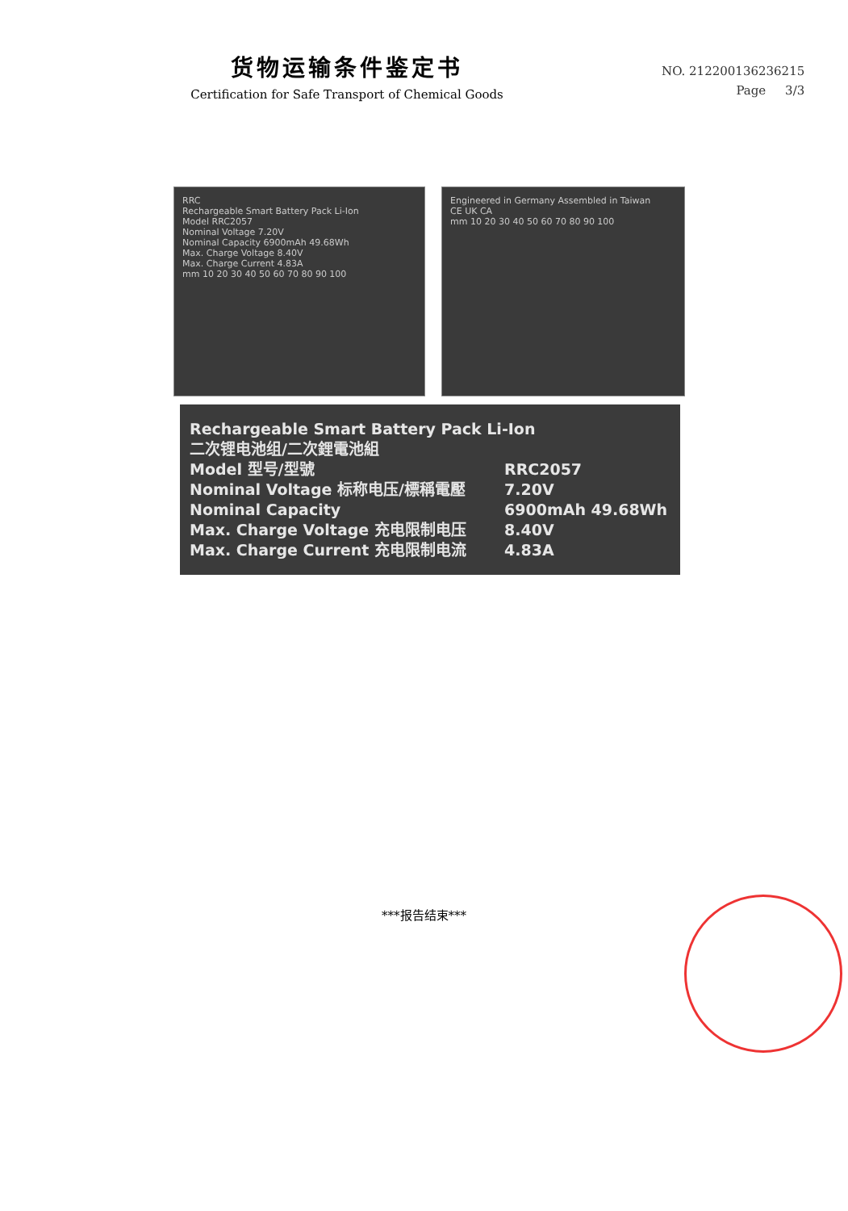货物运输条件鉴定书
Certification for Safe Transport of Chemical Goods
NO. 2122001362362​15
Page 3/3
RRC
Rechargeable Smart Battery Pack Li-Ion
Model RRC2057
Nominal Voltage 7.20V
Nominal Capacity 6900mAh 49.68Wh
Max. Charge Voltage 8.40V
Max. Charge Current 4.83A
mm 10 20 30 40 50 60 70 80 90 100
Engineered in Germany Assembled in Taiwan
CE UK CA
mm 10 20 30 40 50 60 70 80 90 100
Rechargeable Smart Battery Pack Li-Ion
二次锂电池组/二次鋰電池組
Model 型号/型號 RRC2057
Nominal Voltage 标称电压/標稱電壓 7.20V
Nominal Capacity 6900mAh 49.68Wh
Max. Charge Voltage 充电限制电压 8.40V
Max. Charge Current 充电限制电流 4.83A
***报告结束***